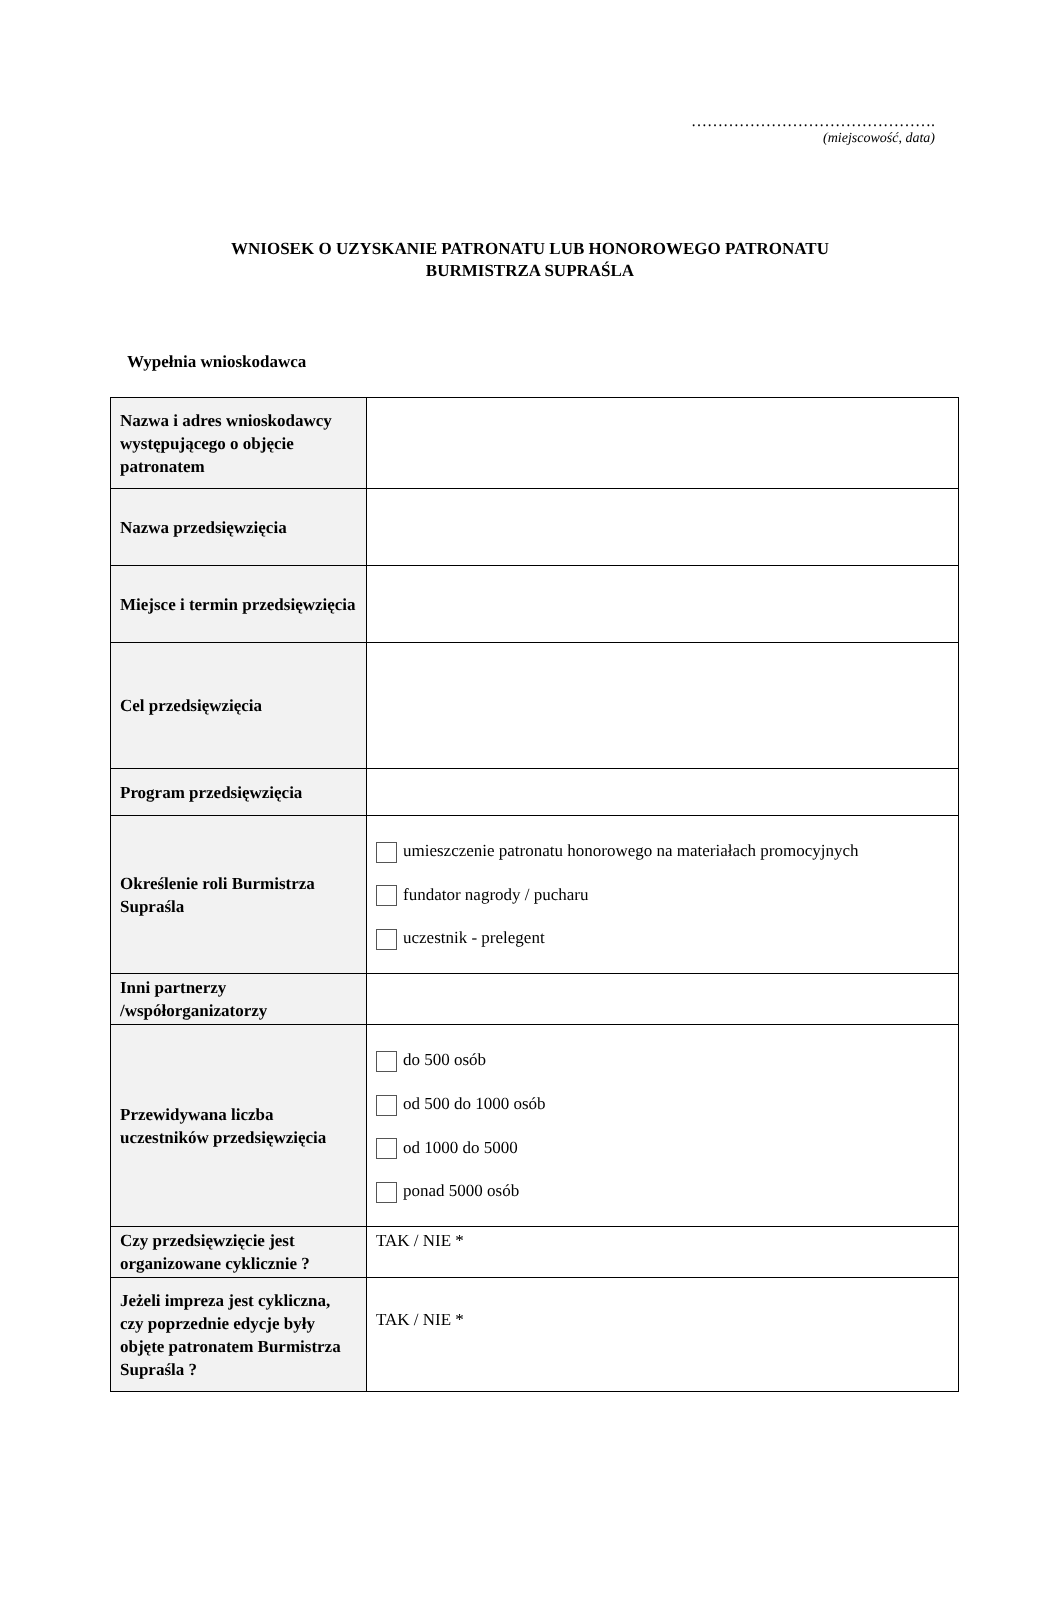……………………………………….
(miejscowość, data)
WNIOSEK O UZYSKANIE PATRONATU LUB HONOROWEGO PATRONATU
BURMISTRZA SUPRAŚLA
Wypełnia wnioskodawca
| Nazwa i adres wnioskodawcy występującego o objęcie patronatem | |
| Nazwa przedsięwzięcia | |
| Miejsce i termin przedsięwzięcia | |
| Cel przedsięwzięcia | |
| Program przedsięwzięcia | |
| Określenie roli Burmistrza Supraśla | umieszczenie patronatu honorowego na materiałach promocyjnych fundator nagrody / pucharu uczestnik - prelegent |
| Inni partnerzy /współorganizatorzy | |
| Przewidywana liczba uczestników przedsięwzięcia | do 500 osób od 500 do 1000 osób od 1000 do 5000 ponad 5000 osób |
| Czy przedsięwzięcie jest organizowane cyklicznie ? | TAK / NIE * |
| Jeżeli impreza jest cykliczna, czy poprzednie edycje były objęte patronatem Burmistrza Supraśla ? | TAK / NIE * |